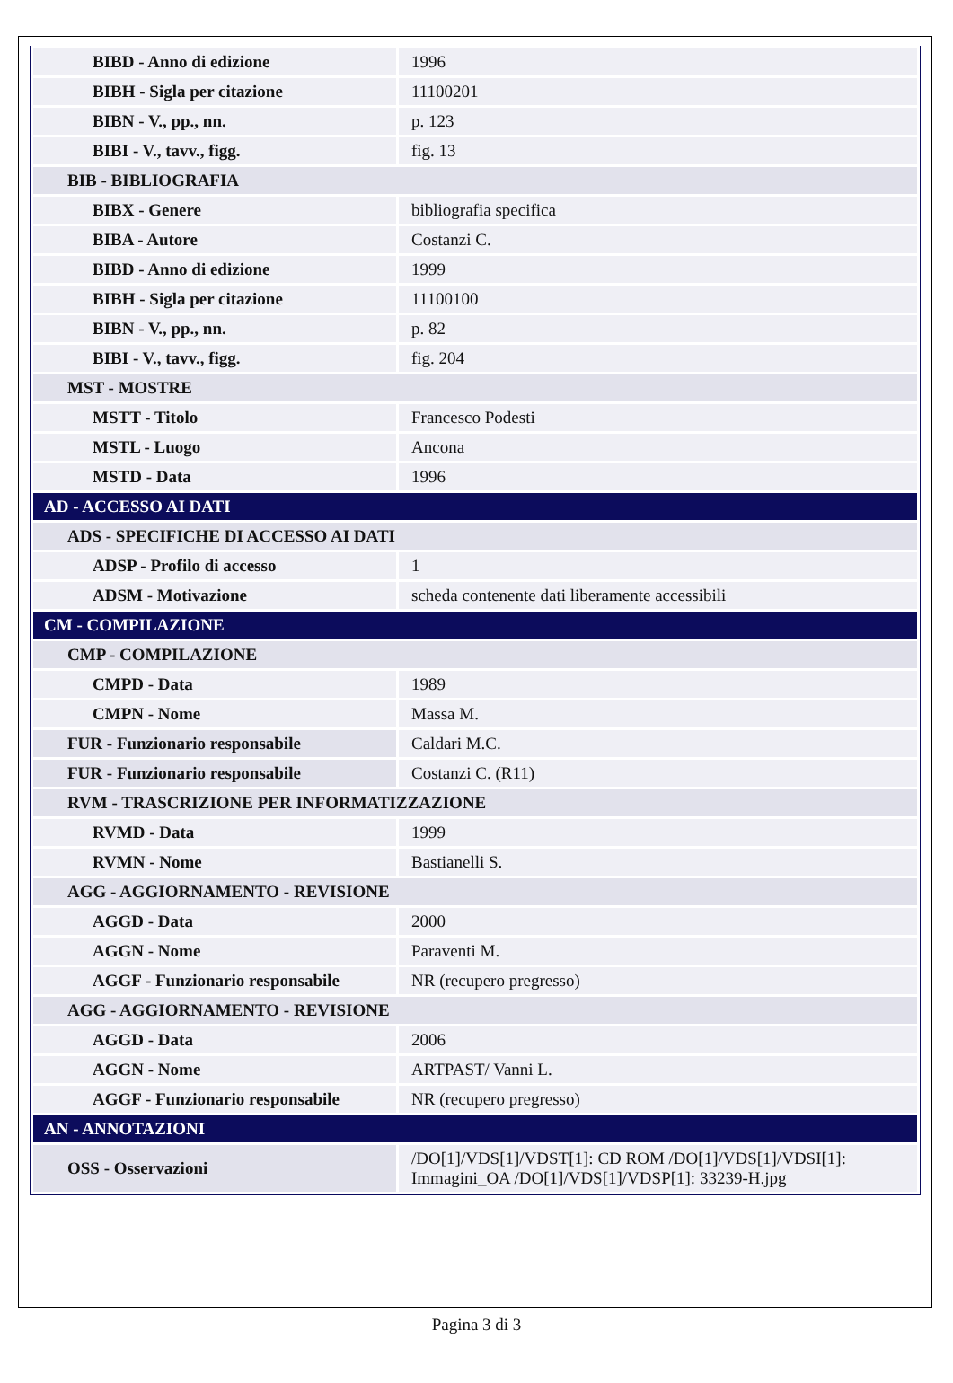| BIBD - Anno di edizione | 1996 |
| BIBH - Sigla per citazione | 11100201 |
| BIBN - V., pp., nn. | p. 123 |
| BIBI - V., tavv., figg. | fig. 13 |
| BIB - BIBLIOGRAFIA | |
| BIBX - Genere | bibliografia specifica |
| BIBA - Autore | Costanzi C. |
| BIBD - Anno di edizione | 1999 |
| BIBH - Sigla per citazione | 11100100 |
| BIBN - V., pp., nn. | p. 82 |
| BIBI - V., tavv., figg. | fig. 204 |
| MST - MOSTRE | |
| MSTT - Titolo | Francesco Podesti |
| MSTL - Luogo | Ancona |
| MSTD - Data | 1996 |
| AD - ACCESSO AI DATI | |
| ADS - SPECIFICHE DI ACCESSO AI DATI | |
| ADSP - Profilo di accesso | 1 |
| ADSM - Motivazione | scheda contenente dati liberamente accessibili |
| CM - COMPILAZIONE | |
| CMP - COMPILAZIONE | |
| CMPD - Data | 1989 |
| CMPN - Nome | Massa M. |
| FUR - Funzionario responsabile | Caldari M.C. |
| FUR - Funzionario responsabile | Costanzi C. (R11) |
| RVM - TRASCRIZIONE PER INFORMATIZZAZIONE | |
| RVMD - Data | 1999 |
| RVMN - Nome | Bastianelli S. |
| AGG - AGGIORNAMENTO - REVISIONE | |
| AGGD - Data | 2000 |
| AGGN - Nome | Paraventi M. |
| AGGF - Funzionario responsabile | NR (recupero pregresso) |
| AGG - AGGIORNAMENTO - REVISIONE | |
| AGGD - Data | 2006 |
| AGGN - Nome | ARTPAST/ Vanni L. |
| AGGF - Funzionario responsabile | NR (recupero pregresso) |
| AN - ANNOTAZIONI | |
| OSS - Osservazioni | /DO[1]/VDS[1]/VDST[1]: CD ROM /DO[1]/VDS[1]/VDSI[1]: Immagini_OA /DO[1]/VDS[1]/VDSP[1]: 33239-H.jpg |
Pagina 3 di 3